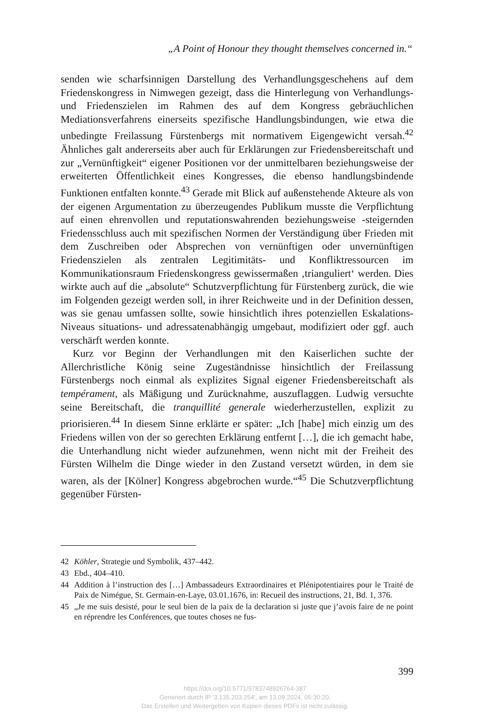„A Point of Honour they thought themselves concerned in.“
senden wie scharfsinnigen Darstellung des Verhandlungsgeschehens auf dem Friedenskongress in Nimwegen gezeigt, dass die Hinterlegung von Verhandlungs- und Friedenszielen im Rahmen des auf dem Kongress gebräuchlichen Mediationsverfahrens einerseits spezifische Handlungsbindungen, wie etwa die unbedingte Freilassung Fürstenbergs mit normativem Eigengewicht versah.<sup>42</sup> Ähnliches galt andererseits aber auch für Erklärungen zur Friedensbereitschaft und zur „Vernünftigkeit“ eigener Positionen vor der unmittelbaren beziehungsweise der erweiterten Öffentlichkeit eines Kongresses, die ebenso handlungsbindende Funktionen entfalten konnte.<sup>43</sup> Gerade mit Blick auf außenstehende Akteure als von der eigenen Argumentation zu überzeugendes Publikum musste die Verpflichtung auf einen ehrenvollen und reputationswahrenden beziehungsweise -steigernden Friedensschluss auch mit spezifischen Normen der Verständigung über Frieden mit dem Zuschreiben oder Absprechen von vernünftigen oder unvernünftigen Friedenszielen als zentralen Legitimitäts- und Konfliktressourcen im Kommunikationsraum Friedenskongress gewissermaßen ‚trianguliert‘ werden. Dies wirkte auch auf die „absolute“ Schutzverpflichtung für Fürstenberg zurück, die wie im Folgenden gezeigt werden soll, in ihrer Reichweite und in der Definition dessen, was sie genau umfassen sollte, sowie hinsichtlich ihres potenziellen Eskalations-Niveaus situations- und adressatenabhängig umgebaut, modifiziert oder ggf. auch verschärft werden konnte.
Kurz vor Beginn der Verhandlungen mit den Kaiserlichen suchte der Allerchristliche König seine Zugeständnisse hinsichtlich der Freilassung Fürstenbergs noch einmal als explizites Signal eigener Friedensbereitschaft als tempérament, als Mäßigung und Zurücknahme, auszuflaggen. Ludwig versuchte seine Bereitschaft, die tranquillité generale wiederherzustellen, explizit zu priorisieren.<sup>44</sup> In diesem Sinne erklärte er später: „Ich [habe] mich einzig um des Friedens willen von der so gerechten Erklärung entfernt […], die ich gemacht habe, die Unterhandlung nicht wieder aufzunehmen, wenn nicht mit der Freiheit des Fürsten Wilhelm die Dinge wieder in den Zustand versetzt würden, in dem sie waren, als der [Kölner] Kongress abgebrochen wurde.“<sup>45</sup> Die Schutzverpflichtung gegenüber Fürsten-
42 Köhler, Strategie und Symbolik, 437–442.
43 Ebd., 404–410.
44 Addition à l’instruction des […] Ambassadeurs Extraordinaires et Plénipotentiaires pour le Traité de Paix de Nimégue, St. Germain-en-Laye, 03.01.1676, in: Recueil des instructions, 21, Bd. 1, 376.
45 „Je me suis desisté, pour le seul bien de la paix de la declaration si juste que j’avois faire de ne point en réprendre les Conférences, que toutes choses ne fus-
399
https://doi.org/10.5771/9783748926764-387
Generiert durch IP '3.135.203.254', am 13.09.2024, 05:30:20.
Das Erstellen und Weitergeben von Kopien dieses PDFs ist nicht zulässig.